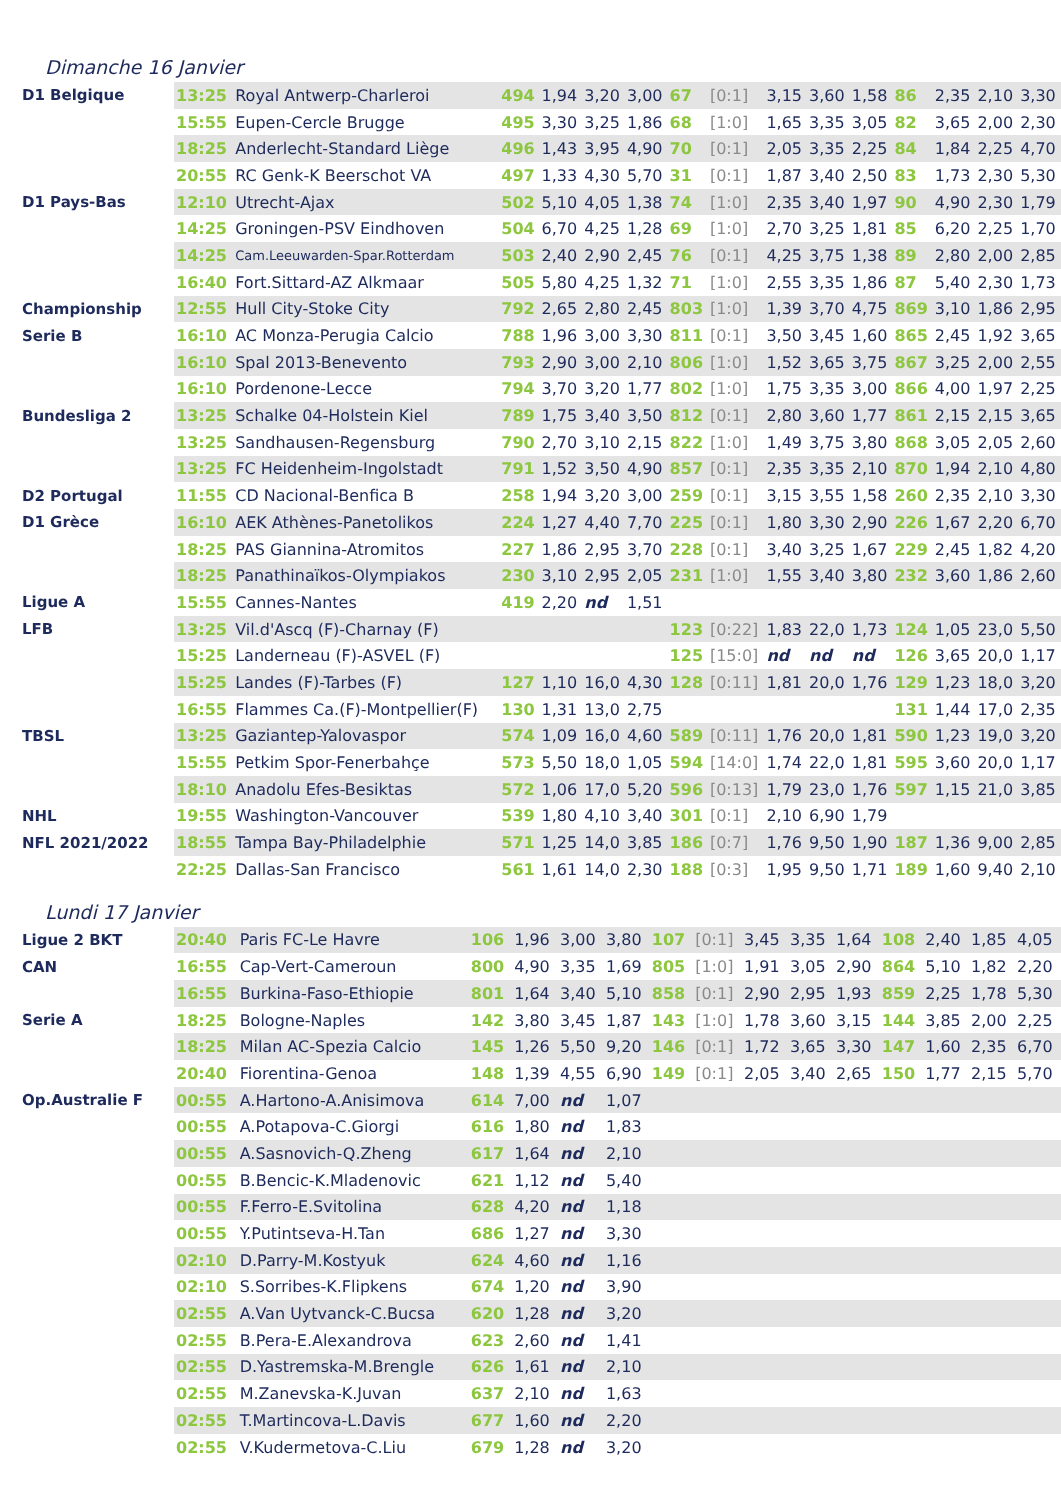Dimanche 16 Janvier
| D1 Belgique | 13:25 | Royal Antwerp-Charleroi | 494 | 1,94 | 3,20 | 3,00 | 67 | [0:1] | 3,15 | 3,60 | 1,58 | 86 | 2,35 | 2,10 | 3,30 |
| | 15:55 | Eupen-Cercle Brugge | 495 | 3,30 | 3,25 | 1,86 | 68 | [1:0] | 1,65 | 3,35 | 3,05 | 82 | 3,65 | 2,00 | 2,30 |
| | 18:25 | Anderlecht-Standard Liège | 496 | 1,43 | 3,95 | 4,90 | 70 | [0:1] | 2,05 | 3,35 | 2,25 | 84 | 1,84 | 2,25 | 4,70 |
| | 20:55 | RC Genk-K Beerschot VA | 497 | 1,33 | 4,30 | 5,70 | 31 | [0:1] | 1,87 | 3,40 | 2,50 | 83 | 1,73 | 2,30 | 5,30 |
| D1 Pays-Bas | 12:10 | Utrecht-Ajax | 502 | 5,10 | 4,05 | 1,38 | 74 | [1:0] | 2,35 | 3,40 | 1,97 | 90 | 4,90 | 2,30 | 1,79 |
| | 14:25 | Groningen-PSV Eindhoven | 504 | 6,70 | 4,25 | 1,28 | 69 | [1:0] | 2,70 | 3,25 | 1,81 | 85 | 6,20 | 2,25 | 1,70 |
| | 14:25 | Cam.Leeuwarden-Spar.Rotterdam | 503 | 2,40 | 2,90 | 2,45 | 76 | [0:1] | 4,25 | 3,75 | 1,38 | 89 | 2,80 | 2,00 | 2,85 |
| | 16:40 | Fort.Sittard-AZ Alkmaar | 505 | 5,80 | 4,25 | 1,32 | 71 | [1:0] | 2,55 | 3,35 | 1,86 | 87 | 5,40 | 2,30 | 1,73 |
| Championship | 12:55 | Hull City-Stoke City | 792 | 2,65 | 2,80 | 2,45 | 803 | [1:0] | 1,39 | 3,70 | 4,75 | 869 | 3,10 | 1,86 | 2,95 |
| Serie B | 16:10 | AC Monza-Perugia Calcio | 788 | 1,96 | 3,00 | 3,30 | 811 | [0:1] | 3,50 | 3,45 | 1,60 | 865 | 2,45 | 1,92 | 3,65 |
| | 16:10 | Spal 2013-Benevento | 793 | 2,90 | 3,00 | 2,10 | 806 | [1:0] | 1,52 | 3,65 | 3,75 | 867 | 3,25 | 2,00 | 2,55 |
| | 16:10 | Pordenone-Lecce | 794 | 3,70 | 3,20 | 1,77 | 802 | [1:0] | 1,75 | 3,35 | 3,00 | 866 | 4,00 | 1,97 | 2,25 |
| Bundesliga 2 | 13:25 | Schalke 04-Holstein Kiel | 789 | 1,75 | 3,40 | 3,50 | 812 | [0:1] | 2,80 | 3,60 | 1,77 | 861 | 2,15 | 2,15 | 3,65 |
| | 13:25 | Sandhausen-Regensburg | 790 | 2,70 | 3,10 | 2,15 | 822 | [1:0] | 1,49 | 3,75 | 3,80 | 868 | 3,05 | 2,05 | 2,60 |
| | 13:25 | FC Heidenheim-Ingolstadt | 791 | 1,52 | 3,50 | 4,90 | 857 | [0:1] | 2,35 | 3,35 | 2,10 | 870 | 1,94 | 2,10 | 4,80 |
| D2 Portugal | 11:55 | CD Nacional-Benfica B | 258 | 1,94 | 3,20 | 3,00 | 259 | [0:1] | 3,15 | 3,55 | 1,58 | 260 | 2,35 | 2,10 | 3,30 |
| D1 Grèce | 16:10 | AEK Athènes-Panetolikos | 224 | 1,27 | 4,40 | 7,70 | 225 | [0:1] | 1,80 | 3,30 | 2,90 | 226 | 1,67 | 2,20 | 6,70 |
| | 18:25 | PAS Giannina-Atromitos | 227 | 1,86 | 2,95 | 3,70 | 228 | [0:1] | 3,40 | 3,25 | 1,67 | 229 | 2,45 | 1,82 | 4,20 |
| | 18:25 | Panathinaïkos-Olympiakos | 230 | 3,10 | 2,95 | 2,05 | 231 | [1:0] | 1,55 | 3,40 | 3,80 | 232 | 3,60 | 1,86 | 2,60 |
| Ligue A | 15:55 | Cannes-Nantes | 419 | 2,20 | nd | 1,51 | | | | | | | | | |
| LFB | 13:25 | Vil.d'Ascq (F)-Charnay (F) | | | | | 123 | [0:22] | 1,83 | 22,0 | 1,73 | 124 | 1,05 | 23,0 | 5,50 |
| | 15:25 | Landerneau (F)-ASVEL (F) | | | | | 125 | [15:0] | nd | nd | nd | 126 | 3,65 | 20,0 | 1,17 |
| | 15:25 | Landes (F)-Tarbes (F) | 127 | 1,10 | 16,0 | 4,30 | 128 | [0:11] | 1,81 | 20,0 | 1,76 | 129 | 1,23 | 18,0 | 3,20 |
| | 16:55 | Flammes Ca.(F)-Montpellier(F) | 130 | 1,31 | 13,0 | 2,75 | | | | | | 131 | 1,44 | 17,0 | 2,35 |
| TBSL | 13:25 | Gaziantep-Yalovaspor | 574 | 1,09 | 16,0 | 4,60 | 589 | [0:11] | 1,76 | 20,0 | 1,81 | 590 | 1,23 | 19,0 | 3,20 |
| | 15:55 | Petkim Spor-Fenerbahçe | 573 | 5,50 | 18,0 | 1,05 | 594 | [14:0] | 1,74 | 22,0 | 1,81 | 595 | 3,60 | 20,0 | 1,17 |
| | 18:10 | Anadolu Efes-Besiktas | 572 | 1,06 | 17,0 | 5,20 | 596 | [0:13] | 1,79 | 23,0 | 1,76 | 597 | 1,15 | 21,0 | 3,85 |
| NHL | 19:55 | Washington-Vancouver | 539 | 1,80 | 4,10 | 3,40 | 301 | [0:1] | 2,10 | 6,90 | 1,79 | | | | |
| NFL 2021/2022 | 18:55 | Tampa Bay-Philadelphie | 571 | 1,25 | 14,0 | 3,85 | 186 | [0:7] | 1,76 | 9,50 | 1,90 | 187 | 1,36 | 9,00 | 2,85 |
| | 22:25 | Dallas-San Francisco | 561 | 1,61 | 14,0 | 2,30 | 188 | [0:3] | 1,95 | 9,50 | 1,71 | 189 | 1,60 | 9,40 | 2,10 |
Lundi 17 Janvier
| Ligue 2 BKT | 20:40 | Paris FC-Le Havre | 106 | 1,96 | 3,00 | 3,80 | 107 | [0:1] | 3,45 | 3,35 | 1,64 | 108 | 2,40 | 1,85 | 4,05 |
| CAN | 16:55 | Cap-Vert-Cameroun | 800 | 4,90 | 3,35 | 1,69 | 805 | [1:0] | 1,91 | 3,05 | 2,90 | 864 | 5,10 | 1,82 | 2,20 |
| | 16:55 | Burkina-Faso-Ethiopie | 801 | 1,64 | 3,40 | 5,10 | 858 | [0:1] | 2,90 | 2,95 | 1,93 | 859 | 2,25 | 1,78 | 5,30 |
| Serie A | 18:25 | Bologne-Naples | 142 | 3,80 | 3,45 | 1,87 | 143 | [1:0] | 1,78 | 3,60 | 3,15 | 144 | 3,85 | 2,00 | 2,25 |
| | 18:25 | Milan AC-Spezia Calcio | 145 | 1,26 | 5,50 | 9,20 | 146 | [0:1] | 1,72 | 3,65 | 3,30 | 147 | 1,60 | 2,35 | 6,70 |
| | 20:40 | Fiorentina-Genoa | 148 | 1,39 | 4,55 | 6,90 | 149 | [0:1] | 2,05 | 3,40 | 2,65 | 150 | 1,77 | 2,15 | 5,70 |
| Op.Australie F | 00:55 | A.Hartono-A.Anisimova | 614 | 7,00 | nd | 1,07 | | | | | | | | | |
| | 00:55 | A.Potapova-C.Giorgi | 616 | 1,80 | nd | 1,83 | | | | | | | | | |
| | 00:55 | A.Sasnovich-Q.Zheng | 617 | 1,64 | nd | 2,10 | | | | | | | | | |
| | 00:55 | B.Bencic-K.Mladenovic | 621 | 1,12 | nd | 5,40 | | | | | | | | | |
| | 00:55 | F.Ferro-E.Svitolina | 628 | 4,20 | nd | 1,18 | | | | | | | | | |
| | 00:55 | Y.Putintseva-H.Tan | 686 | 1,27 | nd | 3,30 | | | | | | | | | |
| | 02:10 | D.Parry-M.Kostyuk | 624 | 4,60 | nd | 1,16 | | | | | | | | | |
| | 02:10 | S.Sorribes-K.Flipkens | 674 | 1,20 | nd | 3,90 | | | | | | | | | |
| | 02:55 | A.Van Uytvanck-C.Bucsa | 620 | 1,28 | nd | 3,20 | | | | | | | | | |
| | 02:55 | B.Pera-E.Alexandrova | 623 | 2,60 | nd | 1,41 | | | | | | | | | |
| | 02:55 | D.Yastremska-M.Brengle | 626 | 1,61 | nd | 2,10 | | | | | | | | | |
| | 02:55 | M.Zanevska-K.Juvan | 637 | 2,10 | nd | 1,63 | | | | | | | | | |
| | 02:55 | T.Martincova-L.Davis | 677 | 1,60 | nd | 2,20 | | | | | | | | | |
| | 02:55 | V.Kudermetova-C.Liu | 679 | 1,28 | nd | 3,20 | | | | | | | | | |